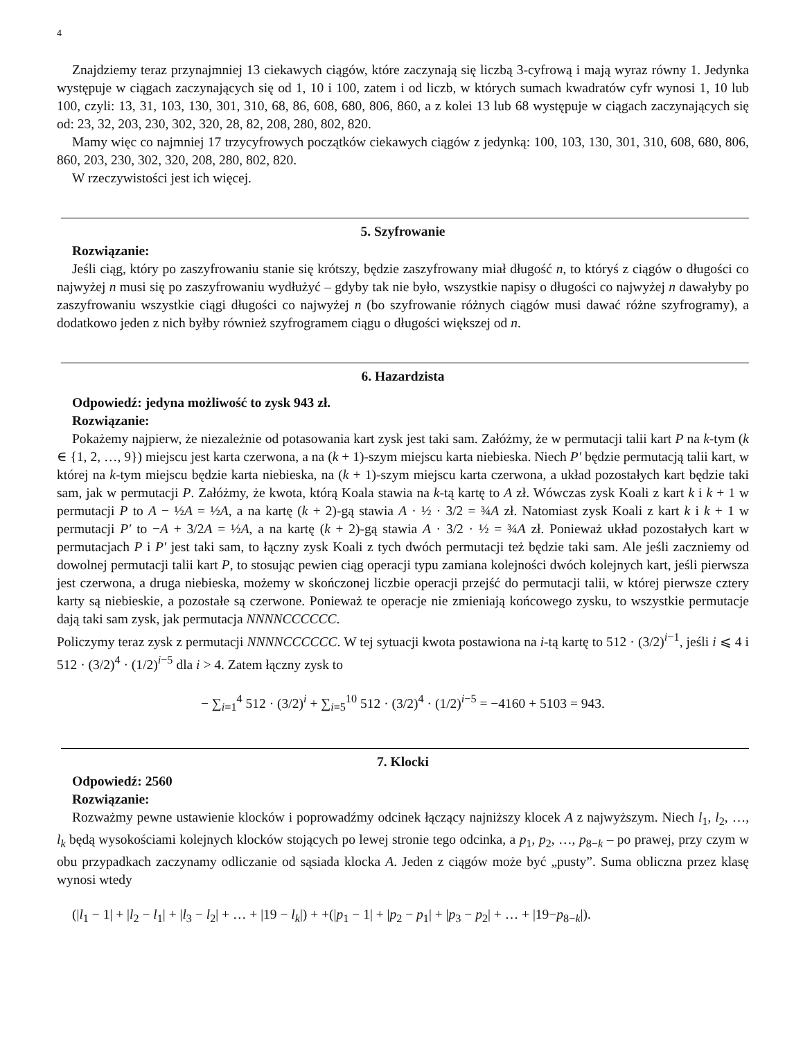4
Znajdziemy teraz przynajmniej 13 ciekawych ciągów, które zaczynają się liczbą 3-cyfrową i mają wyraz równy 1. Jedynka występuje w ciągach zaczynających się od 1, 10 i 100, zatem i od liczb, w których sumach kwadratów cyfr wynosi 1, 10 lub 100, czyli: 13, 31, 103, 130, 301, 310, 68, 86, 608, 680, 806, 860, a z kolei 13 lub 68 występuje w ciągach zaczynających się od: 23, 32, 203, 230, 302, 320, 28, 82, 208, 280, 802, 820.
Mamy więc co najmniej 17 trzycyfrowych początków ciekawych ciągów z jedynką: 100, 103, 130, 301, 310, 608, 680, 806, 860, 203, 230, 302, 320, 208, 280, 802, 820.
W rzeczywistości jest ich więcej.
5. Szyfrowanie
Rozwiązanie:
Jeśli ciąg, który po zaszyfrowaniu stanie się krótszy, będzie zaszyfrowany miał długość n, to któryś z ciągów o długości co najwyżej n musi się po zaszyfrowaniu wydłużyć – gdyby tak nie było, wszystkie napisy o długości co najwyżej n dawałyby po zaszyfrowaniu wszystkie ciągi długości co najwyżej n (bo szyfrowanie różnych ciągów musi dawać różne szyfrogramy), a dodatkowo jeden z nich byłby również szyfrogramem ciągu o długości większej od n.
6. Hazardzista
Odpowiedź: jedyna możliwość to zysk 943 zł.
Rozwiązanie:
Pokażemy najpierw, że niezależnie od potasowania kart zysk jest taki sam. Załóżmy, że w permutacji talii kart P na k-tym (k ∈ {1, 2, …, 9}) miejscu jest karta czerwona, a na (k + 1)-szym miejscu karta niebieska. Niech P′ będzie permutacją talii kart, w której na k-tym miejscu będzie karta niebieska, na (k + 1)-szym miejscu karta czerwona, a układ pozostałych kart będzie taki sam, jak w permutacji P. Załóżmy, że kwota, którą Koala stawia na k-tą kartę to A zł. Wówczas zysk Koali z kart k i k + 1 w permutacji P to A − ½A = ½A, a na kartę (k + 2)-gą stawia A · ½ · 3/2 = ¾A zł. Natomiast zysk Koali z kart k i k + 1 w permutacji P′ to −A + 3/2A = ½A, a na kartę (k + 2)-gą stawia A · 3/2 · ½ = ¾A zł. Ponieważ układ pozostałych kart w permutacjach P i P′ jest taki sam, to łączny zysk Koali z tych dwóch permutacji też będzie taki sam. Ale jeśli zaczniemy od dowolnej permutacji talii kart P, to stosując pewien ciąg operacji typu zamiana kolejności dwóch kolejnych kart, jeśli pierwsza jest czerwona, a druga niebieska, możemy w skończonej liczbie operacji przejść do permutacji talii, w której pierwsze cztery karty są niebieskie, a pozostałe są czerwone. Ponieważ te operacje nie zmieniają końcowego zysku, to wszystkie permutacje dają taki sam zysk, jak permutacja NNNNCCCCCC.
Policzymy teraz zysk z permutacji NNNNCCCCCC. W tej sytuacji kwota postawiona na i-tą kartę to 512 · (3/2)<sup>i−1</sup>, jeśli i ⩽ 4 i 512 · (3/2)<sup>4</sup> · (1/2)<sup>i−5</sup> dla i > 4. Zatem łączny zysk to
− ∑<sub>i=1</sub><sup>4</sup> 512 · (3/2)<sup>i</sup> + ∑<sub>i=5</sub><sup>10</sup> 512 · (3/2)<sup>4</sup> · (1/2)<sup>i−5</sup> = −4160 + 5103 = 943.
7. Klocki
Odpowiedź: 2560
Rozwiązanie:
Rozważmy pewne ustawienie klocków i poprowadźmy odcinek łączący najniższy klocek A z najwyższym. Niech l<sub>1</sub>, l<sub>2</sub>, …, l<sub>k</sub> będą wysokościami kolejnych klocków stojących po lewej stronie tego odcinka, a p<sub>1</sub>, p<sub>2</sub>, …, p<sub>8−k</sub> – po prawej, przy czym w obu przypadkach zaczynamy odliczanie od sąsiada klocka A. Jeden z ciągów może być „pusty”. Suma obliczna przez klasę wynosi wtedy
(|l<sub>1</sub> − 1| + |l<sub>2</sub> − l<sub>1</sub>| + |l<sub>3</sub> − l<sub>2</sub>| + … + |19 − l<sub>k</sub>|) + +(|p<sub>1</sub> − 1| + |p<sub>2</sub> − p<sub>1</sub>| + |p<sub>3</sub> − p<sub>2</sub>| + … + |19−p<sub>8−k</sub>|).